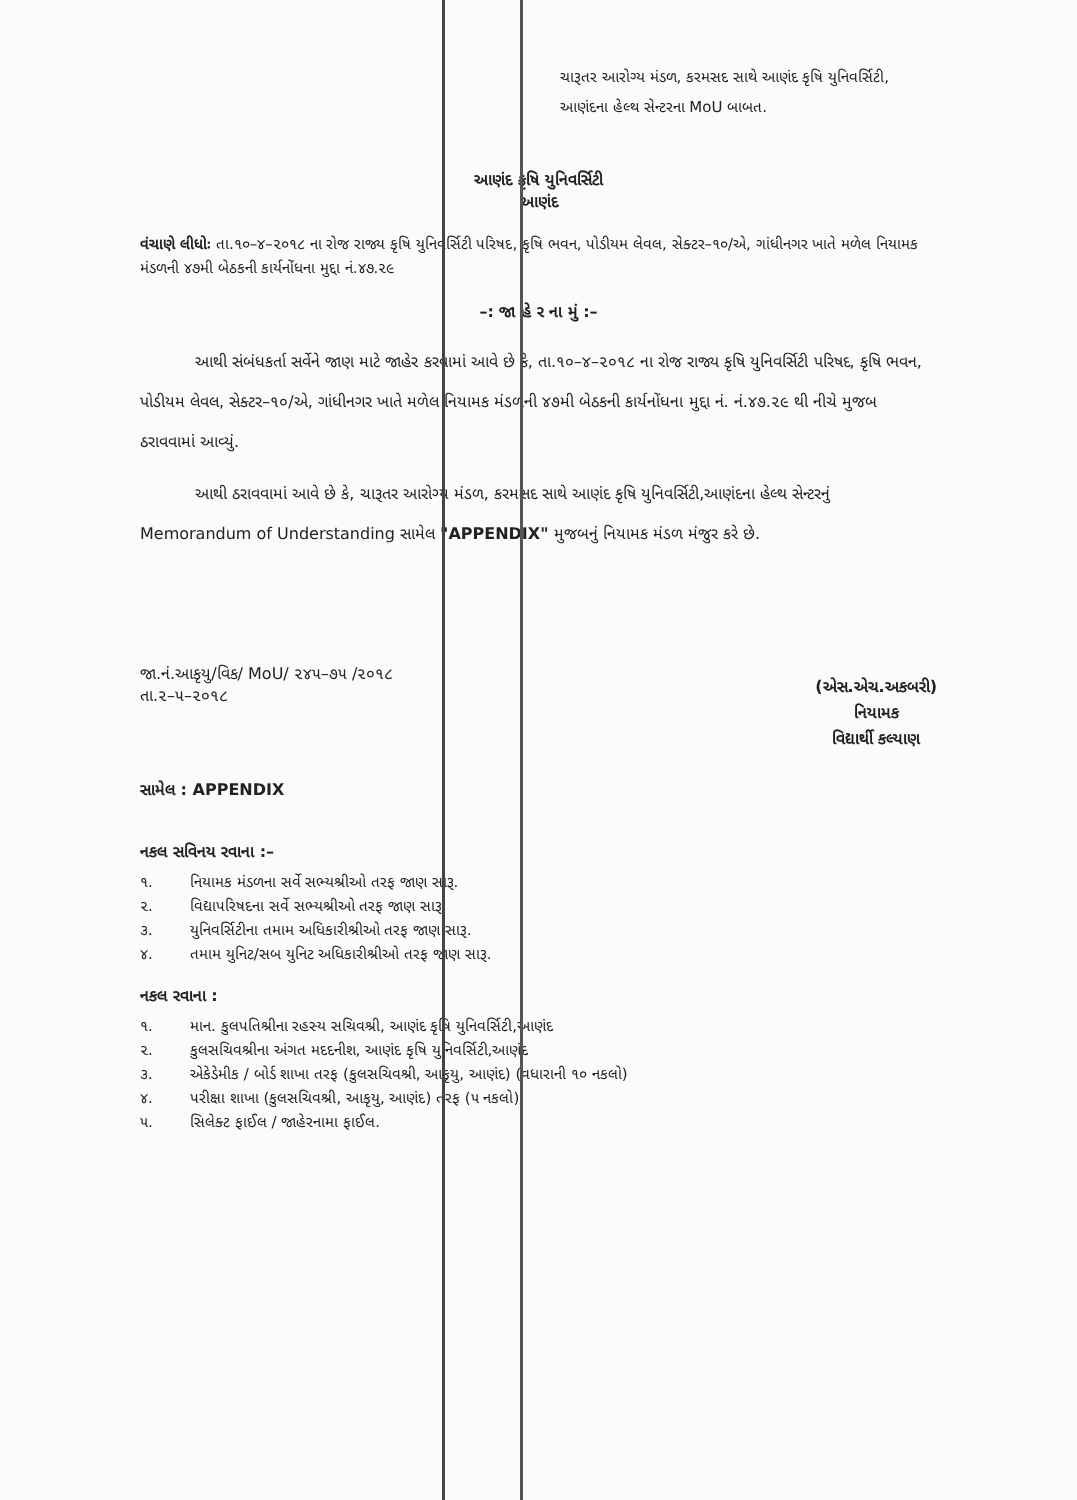ચારૂતર આરોગ્ય મંડળ, કરમસદ સાથે આણંદ કૃષિ યુનિવર્સિટી, આણંદના હેલ્થ સેન્ટરના MoU બાબત.
આણંદ કૃષિ યુનિવર્સિટી
આણંદ
વંચાણે લીધોઃ તા.૧૦–૪–૨૦૧૮ ના રોજ રાજ્ય કૃષિ યુનિવર્સિટી પરિષદ, કૃષિ ભવન, પોડીયમ લેવલ, સેક્ટર–૧૦/એ, ગાંધીનગર ખાતે મળેલ નિયામક મંડળની ૪૭મી બેઠકની કાર્યનોંધના મુદ્દા નં.૪૭.૨૯
–: જા હે ર ના મું :–
આથી સંબંધકર્તા સર્વેને જાણ માટે જાહેર કરવામાં આવે છે કે, તા.૧૦–૪–૨૦૧૮ ના રોજ રાજ્ય કૃષિ યુનિવર્સિટી પરિષદ, કૃષિ ભવન, પોડીયમ લેવલ, સેક્ટર–૧૦/એ, ગાંધીનગર ખાતે મળેલ નિયામક મંડળની ૪૭મી બેઠકની કાર્યનોંધના મુદ્દા નં. નં.૪૭.૨૯ થી નીચે મુજબ ઠરાવવામાં આવ્યું.
આથી ઠરાવવામાં આવે છે કે, ચારૂતર આરોગ્ય મંડળ, કરમસદ સાથે આણંદ કૃષિ યુનિવર્સિટી,આણંદના હેલ્થ સેન્ટરનું Memorandum of Understanding સામેલ "APPENDIX" મુજબનું નિયામક મંડળ મંજુર કરે છે.
જા.નં.આકૃયુ/વિક/ MoU/ ૨૪૫–૭૫ /૨૦૧૮
તા.૨–૫–૨૦૧૮
(એસ.એચ.અકબરી)
નિયામક
વિદ્યાર્થી કલ્યાણ
સામેલ : APPENDIX
નકલ સવિનય રવાના :–
૧. નિયામક મંડળના સર્વે સભ્યશ્રીઓ તરફ જાણ સારૂ.
૨. વિદ્યાપરિષદના સર્વે સભ્યશ્રીઓ તરફ જાણ સારૂ.
૩. યુનિવર્સિટીના તમામ અધિકારીશ્રીઓ તરફ જાણ સારૂ.
૪. તમામ યુનિટ/સબ યુનિટ અધિકારીશ્રીઓ તરફ જાણ સારૂ.
નકલ રવાના :
૧. માન. કુલપતિશ્રીના રહસ્ય સચિવશ્રી, આણંદ કૃષિ યુનિવર્સિટી,આણંદ
૨. કુલસચિવશ્રીના અંગત મદદનીશ, આણંદ કૃષિ યુનિવર્સિટી,આણંદ
૩. એકેડેમીક / બોર્ડ શાખા તરફ (કુલસચિવશ્રી, આકૃયુ, આણંદ) (વધારાની ૧૦ નકલો)
૪. પરીક્ષા શાખા (કુલસચિવશ્રી, આકૃયુ, આણંદ) તરફ (૫ નકલો)
૫. સિલેક્ટ ફાઈલ / જાહેરનામા ફાઈલ.